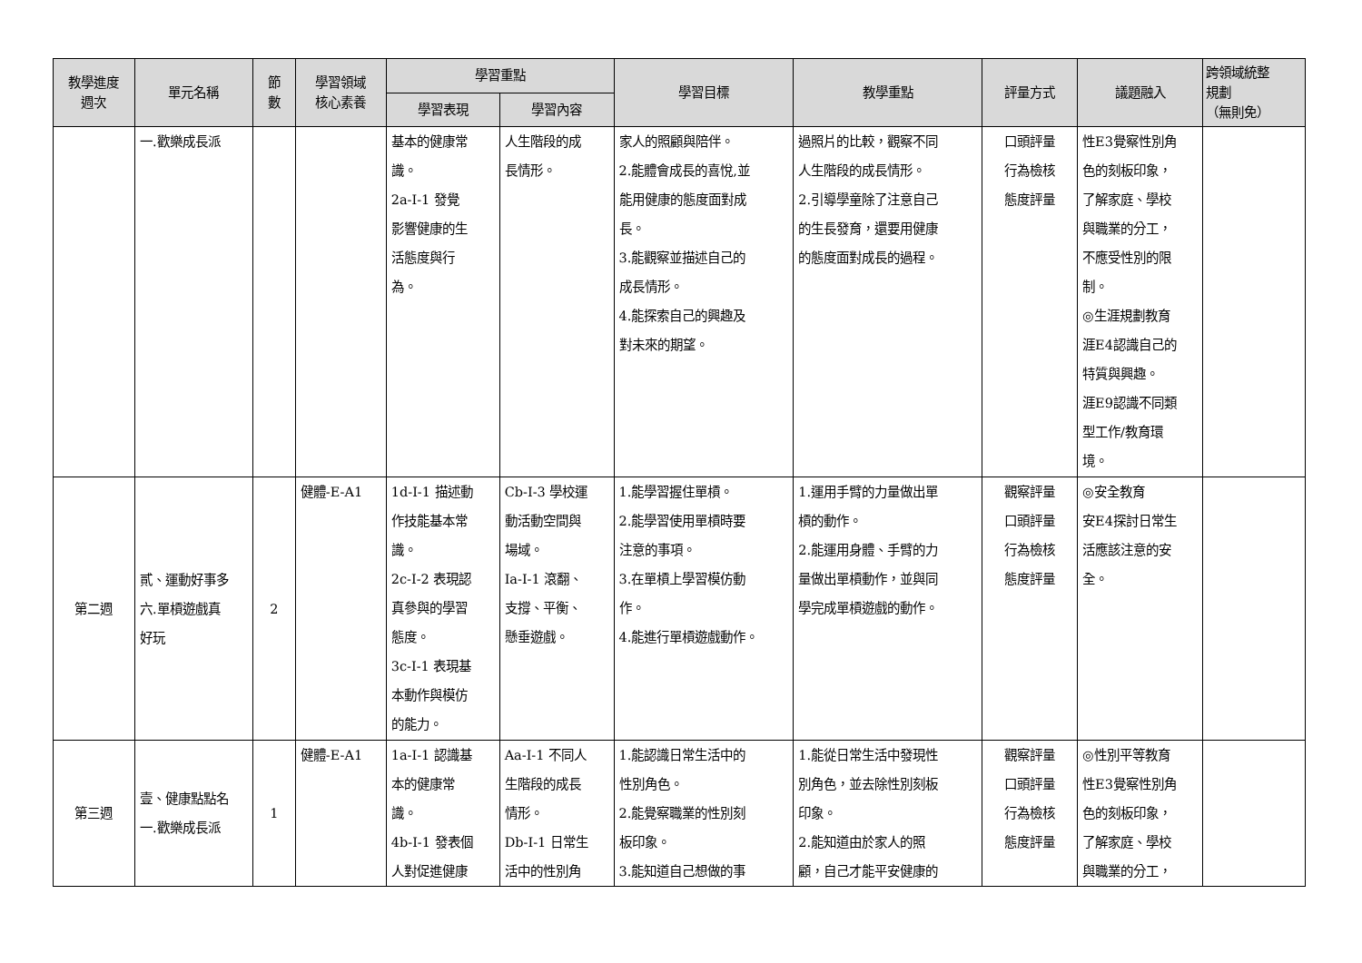| 教學進度 週次 | 單元名稱 | 節 數 | 學習領域 核心素養 | 學習重點 | | 學習目標 | 教學重點 | 評量方式 | 議題融入 | 跨領域統整 規劃 （無則免） |
| --- | --- | --- | --- | --- | --- | --- | --- | --- | --- | --- |
| | | | | 學習表現 | 學習內容 | | | | | |
| | 一.歡樂成長派 | | | 基本的健康常 識。 2a-I-1 發覺 影響健康的生 活態度與行 為。 | 人生階段的成 長情形。 | 家人的照顧與陪伴。 2.能體會成長的喜悅,並 能用健康的態度面對成 長。 3.能觀察並描述自己的 成長情形。 4.能探索自己的興趣及 對未來的期望。 | 過照片的比較，觀察不同 人生階段的成長情形。 2.引導學童除了注意自己 的生長發育，還要用健康 的態度面對成長的過程。 | 口頭評量 行為檢核 態度評量 | 性E3覺察性別角 色的刻板印象， 了解家庭、學校 與職業的分工， 不應受性別的限 制。 ◎生涯規劃教育 涯E4認識自己的 特質與興趣。 涯E9認識不同類 型工作/教育環 境。 | |
| 第二週 | 貳、運動好事多 六.單槓遊戲真 好玩 | 2 | 健體-E-A1 | 1d-I-1 描述動 作技能基本常 識。 2c-I-2 表現認 真參與的學習 態度。 3c-I-1 表現基 本動作與模仿 的能力。 | Cb-I-3 學校運 動活動空間與 場域。 Ia-I-1 滾翻、 支撐、平衡、 懸垂遊戲。 | 1.能學習握住單槓。 2.能學習使用單槓時要 注意的事項。 3.在單槓上學習模仿動 作。 4.能進行單槓遊戲動作。 | 1.運用手臂的力量做出單 槓的動作。 2.能運用身體、手臂的力 量做出單槓動作，並與同 學完成單槓遊戲的動作。 | 觀察評量 口頭評量 行為檢核 態度評量 | ◎安全教育 安E4探討日常生 活應該注意的安 全。 | |
| 第三週 | 壹、健康點點名 一.歡樂成長派 | 1 | 健體-E-A1 | 1a-I-1 認識基 本的健康常 識。 4b-I-1 發表個 人對促進健康 | Aa-I-1 不同人 生階段的成長 情形。 Db-I-1 日常生 活中的性別角 | 1.能認識日常生活中的 性別角色。 2.能覺察職業的性別刻 板印象。 3.能知道自己想做的事 | 1.能從日常生活中發現性 別角色，並去除性別刻板 印象。 2.能知道由於家人的照 顧，自己才能平安健康的 | 觀察評量 口頭評量 行為檢核 態度評量 | ◎性別平等教育 性E3覺察性別角 色的刻板印象， 了解家庭、學校 與職業的分工， | |